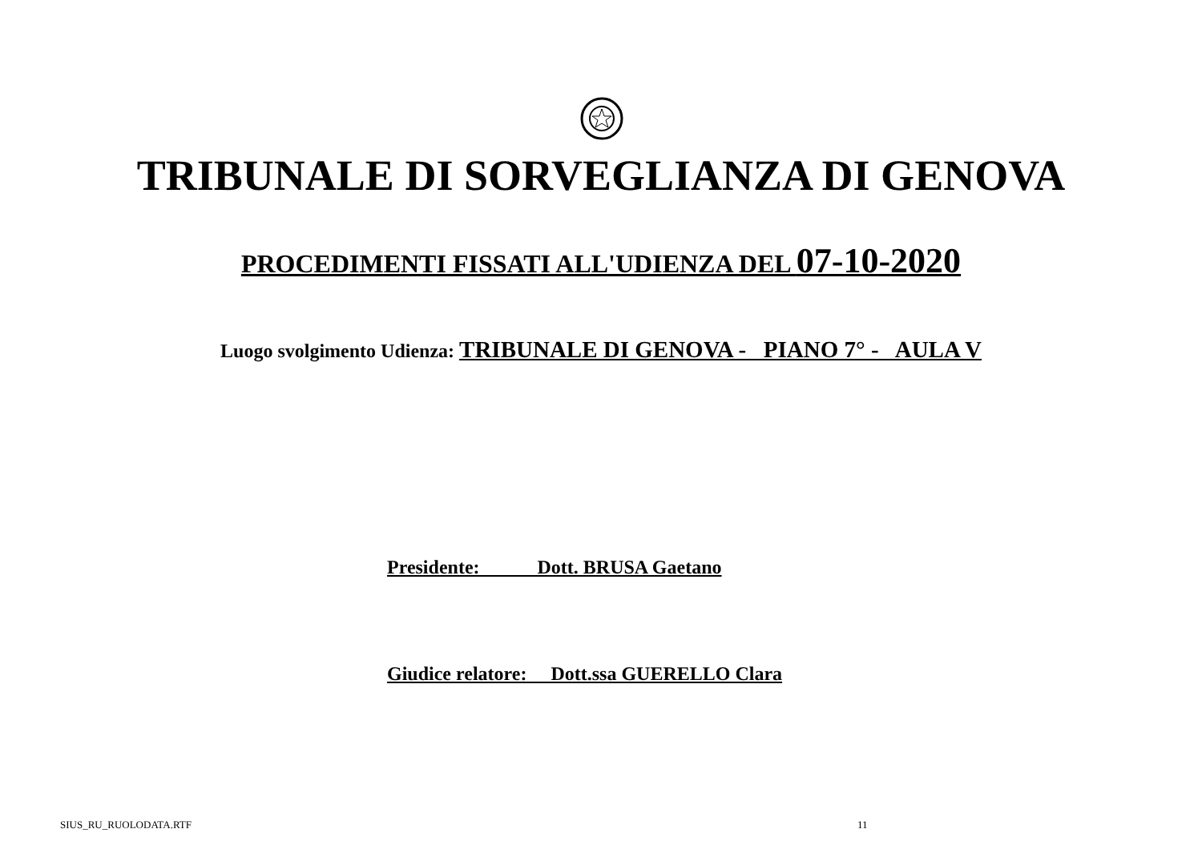TRIBUNALE DI SORVEGLIANZA DI GENOVA
PROCEDIMENTI FISSATI ALL'UDIENZA DEL 07-10-2020
Luogo svolgimento Udienza: TRIBUNALE DI GENOVA - PIANO 7° - AULA V
Presidente: Dott. BRUSA Gaetano
Giudice relatore: Dott.ssa GUERELLO Clara
SIUS_RU_RUOLODATA.RTF 11